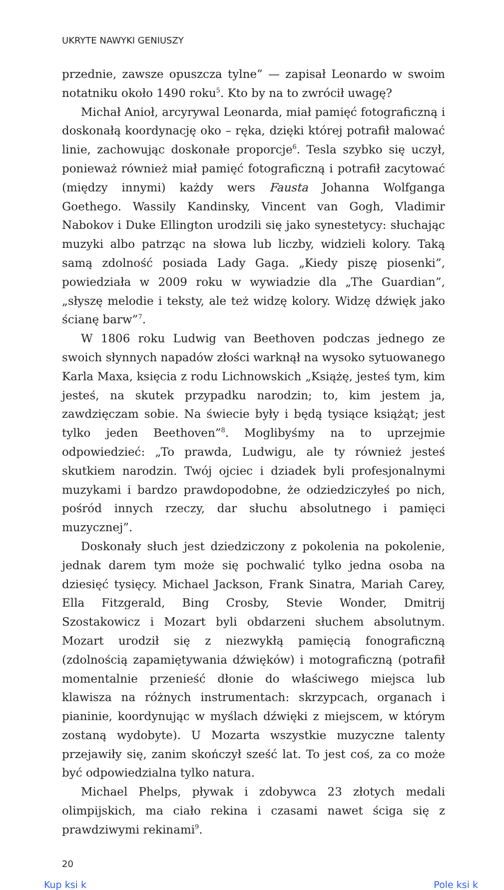UKRYTE NAWYKI GENIUSZY
przednie, zawsze opuszcza tylne” — zapisał Leonardo w swoim notatniku około 1490 roku<sup>5</sup>. Kto by na to zwrócił uwagę?
Michał Anioł, arcyrywal Leonarda, miał pamięć fotograficzną i doskonałą koordynację oko – ręka, dzięki której potrafił malować linie, zachowując doskonałe proporcje<sup>6</sup>. Tesla szybko się uczył, ponieważ również miał pamięć fotograficzną i potrafił zacytować (między innymi) każdy wers Fausta Johanna Wolfganga Goethego. Wassily Kandinsky, Vincent van Gogh, Vladimir Nabokov i Duke Ellington urodzili się jako synestetycy: słuchając muzyki albo patrząc na słowa lub liczby, widzieli kolory. Taką samą zdolność posiada Lady Gaga. „Kiedy piszę piosenki”, powiedziała w 2009 roku w wywiadzie dla „The Guardian”, „słyszę melodie i teksty, ale też widzę kolory. Widzę dźwięk jako ścianę barw”<sup>7</sup>.
W 1806 roku Ludwig van Beethoven podczas jednego ze swoich słynnych napadów złości warknął na wysoko sytuowanego Karla Maxa, księcia z rodu Lichnowskich „Książę, jesteś tym, kim jesteś, na skutek przypadku narodzin; to, kim jestem ja, zawdzięczam sobie. Na świecie były i będą tysiące książąt; jest tylko jeden Beethoven”<sup>8</sup>. Moglibyśmy na to uprzejmie odpowiedzieć: „To prawda, Ludwigu, ale ty również jesteś skutkiem narodzin. Twój ojciec i dziadek byli profesjonalnymi muzykami i bardzo prawdopodobne, że odziedziczyłeś po nich, pośród innych rzeczy, dar słuchu absolutnego i pamięci muzycznej”.
Doskonały słuch jest dziedziczony z pokolenia na pokolenie, jednak darem tym może się pochwalić tylko jedna osoba na dziesięć tysięcy. Michael Jackson, Frank Sinatra, Mariah Carey, Ella Fitzgerald, Bing Crosby, Stevie Wonder, Dmitrij Szostakowicz i Mozart byli obdarzeni słuchem absolutnym. Mozart urodził się z niezwykłą pamięcią fonograficzną (zdolnością zapamiętywania dźwięków) i motograficzną (potrafił momentalnie przenieść dłonie do właściwego miejsca lub klawisza na różnych instrumentach: skrzypcach, organach i pianinie, koordynując w myślach dźwięki z miejscem, w którym zostaną wydobyte). U Mozarta wszystkie muzyczne talenty przejawiły się, zanim skończył sześć lat. To jest coś, za co może być odpowiedzialna tylko natura.
Michael Phelps, pływak i zdobywca 23 złotych medali olimpijskich, ma ciało rekina i czasami nawet ściga się z prawdziwymi rekinami<sup>9</sup>.
20
Kup ksi k Pole ksi k